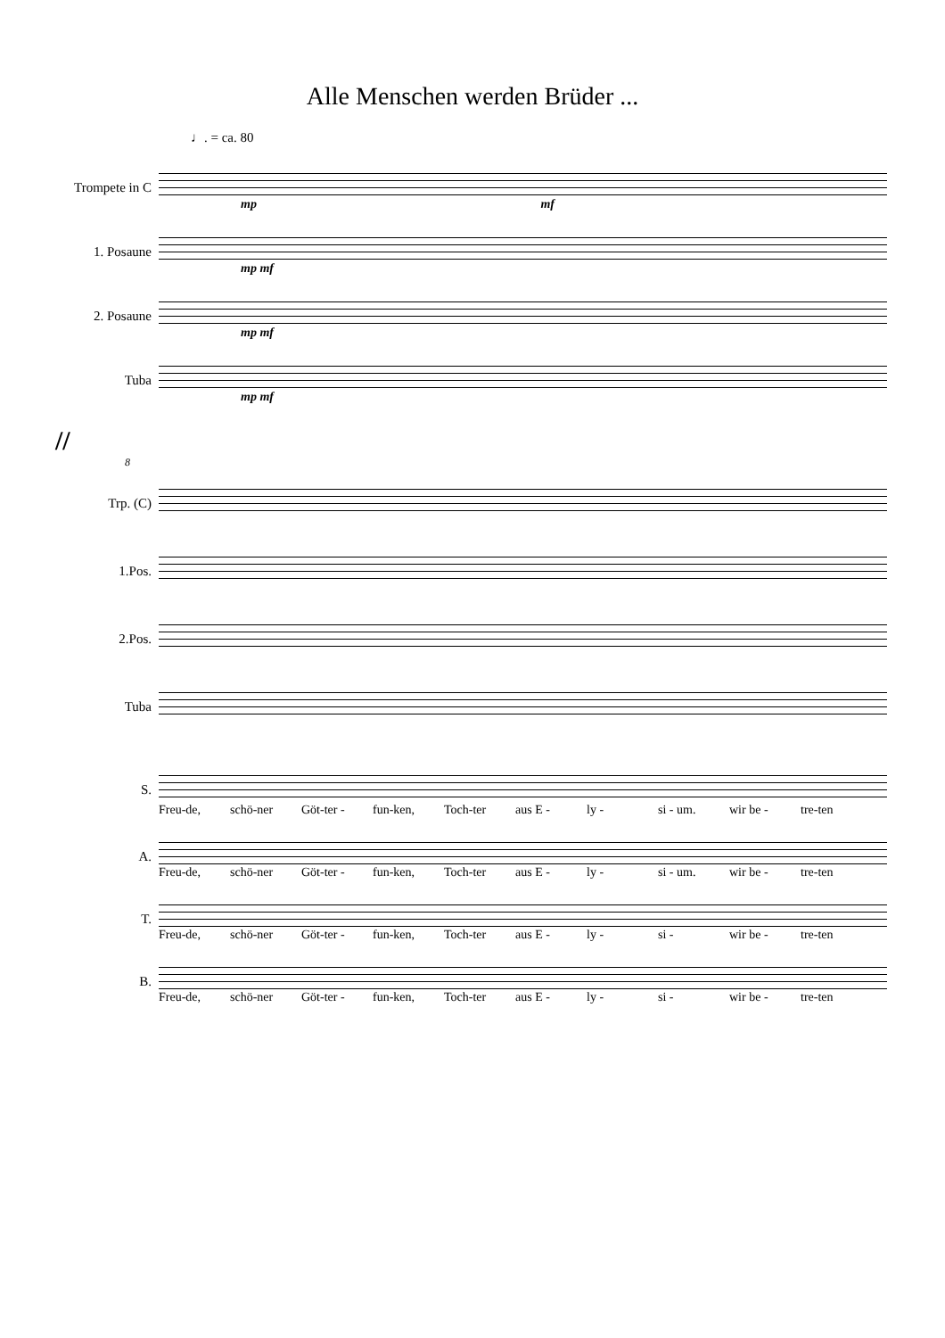Alle Menschen werden Brüder ...
♩. = ca. 80
Trompete in C
mp mf
1. Posaune
mp mf
2. Posaune
mp mf
Tuba
mp mf
//
8
Trp. (C)
1.Pos.
2.Pos.
Tuba
S.
Freu-de, schö-ner Göt-ter - fun-ken, Toch-ter aus E - ly - si - um. wir be - tre-ten
A.
Freu-de, schö-ner Göt-ter - fun-ken, Toch-ter aus E - ly - si - um. wir be - tre-ten
T.
Freu-de, schö-ner Göt-ter - fun-ken, Toch-ter aus E - ly - si - wir be - tre-ten
B.
Freu-de, schö-ner Göt-ter - fun-ken, Toch-ter aus E - ly - si - wir be - tre-ten